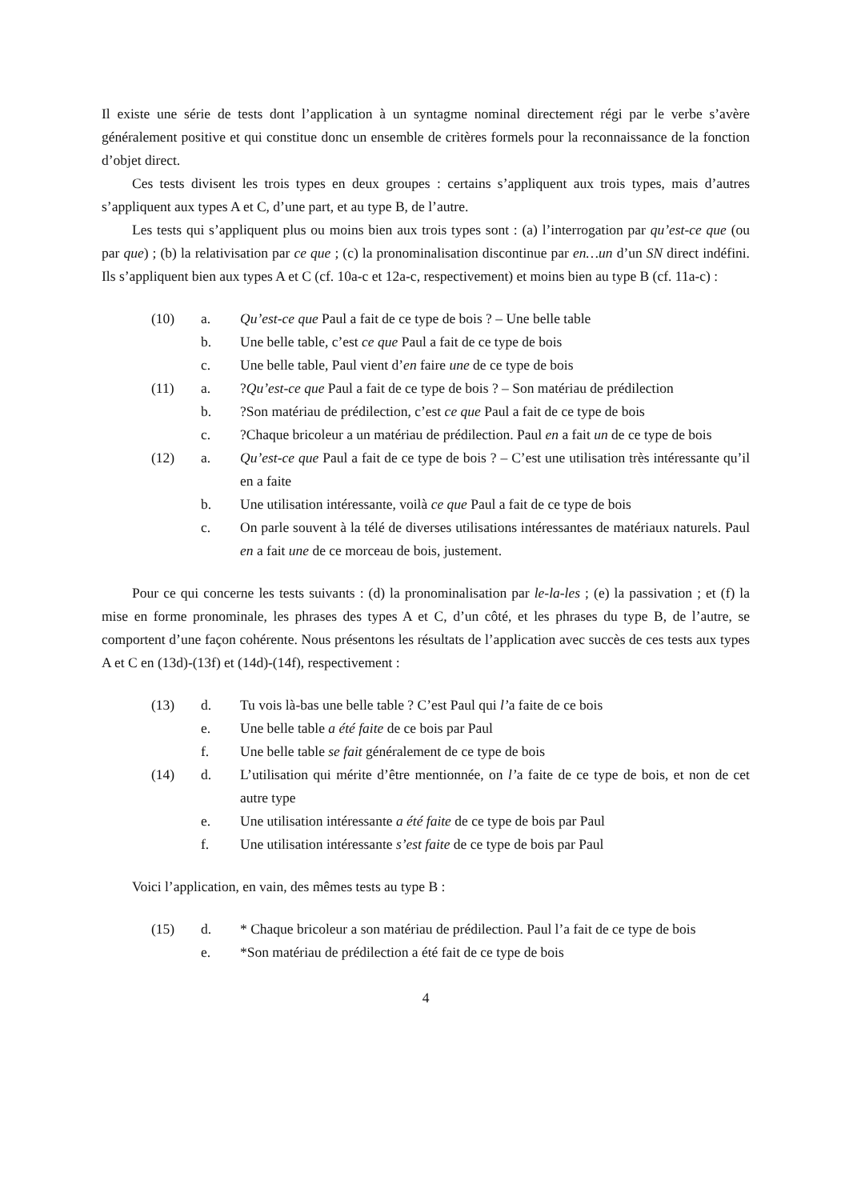Il existe une série de tests dont l’application à un syntagme nominal directement régi par le verbe s’avère généralement positive et qui constitue donc un ensemble de critères formels pour la reconnaissance de la fonction d’objet direct.
Ces tests divisent les trois types en deux groupes : certains s’appliquent aux trois types, mais d’autres s’appliquent aux types A et C, d’une part, et au type B, de l’autre.
Les tests qui s’appliquent plus ou moins bien aux trois types sont : (a) l’interrogation par qu’est-ce que (ou par que) ; (b) la relativisation par ce que ; (c) la pronominalisation discontinue par en…un d’un SN direct indéfini. Ils s’appliquent bien aux types A et C (cf. 10a-c et 12a-c, respectivement) et moins bien au type B (cf. 11a-c) :
| (10) | a. | Qu’est-ce que Paul a fait de ce type de bois ? – Une belle table |
| | b. | Une belle table, c’est ce que Paul a fait de ce type de bois |
| | c. | Une belle table, Paul vient d’ en faire une de ce type de bois |
| (11) | a. | ? Qu’est-ce que Paul a fait de ce type de bois ? – Son matériau de prédilection |
| | b. | ?Son matériau de prédilection, c’est ce que Paul a fait de ce type de bois |
| | c. | ?Chaque bricoleur a un matériau de prédilection. Paul en a fait un de ce type de bois |
| (12) | a. | Qu’est-ce que Paul a fait de ce type de bois ? – C’est une utilisation très intéressante qu’il en a faite |
| | b. | Une utilisation intéressante, voilà ce que Paul a fait de ce type de bois |
| | c. | On parle souvent à la télé de diverses utilisations intéressantes de matériaux naturels. Paul en a fait une de ce morceau de bois, justement. |
Pour ce qui concerne les tests suivants : (d) la pronominalisation par le-la-les ; (e) la passivation ; et (f) la mise en forme pronominale, les phrases des types A et C, d’un côté, et les phrases du type B, de l’autre, se comportent d’une façon cohérente. Nous présentons les résultats de l’application avec succès de ces tests aux types A et C en (13d)-(13f) et (14d)-(14f), respectivement :
| (13) | d. | Tu vois là-bas une belle table ? C’est Paul qui l’ a faite de ce bois |
| | e. | Une belle table a été faite de ce bois par Paul |
| | f. | Une belle table se fait généralement de ce type de bois |
| (14) | d. | L’utilisation qui mérite d’être mentionnée, on l’ a faite de ce type de bois, et non de cet autre type |
| | e. | Une utilisation intéressante a été faite de ce type de bois par Paul |
| | f. | Une utilisation intéressante s’est faite de ce type de bois par Paul |
Voici l’application, en vain, des mêmes tests au type B :
| (15) | d. | * Chaque bricoleur a son matériau de prédilection. Paul l’a fait de ce type de bois |
| | e. | *Son matériau de prédilection a été fait de ce type de bois |
4